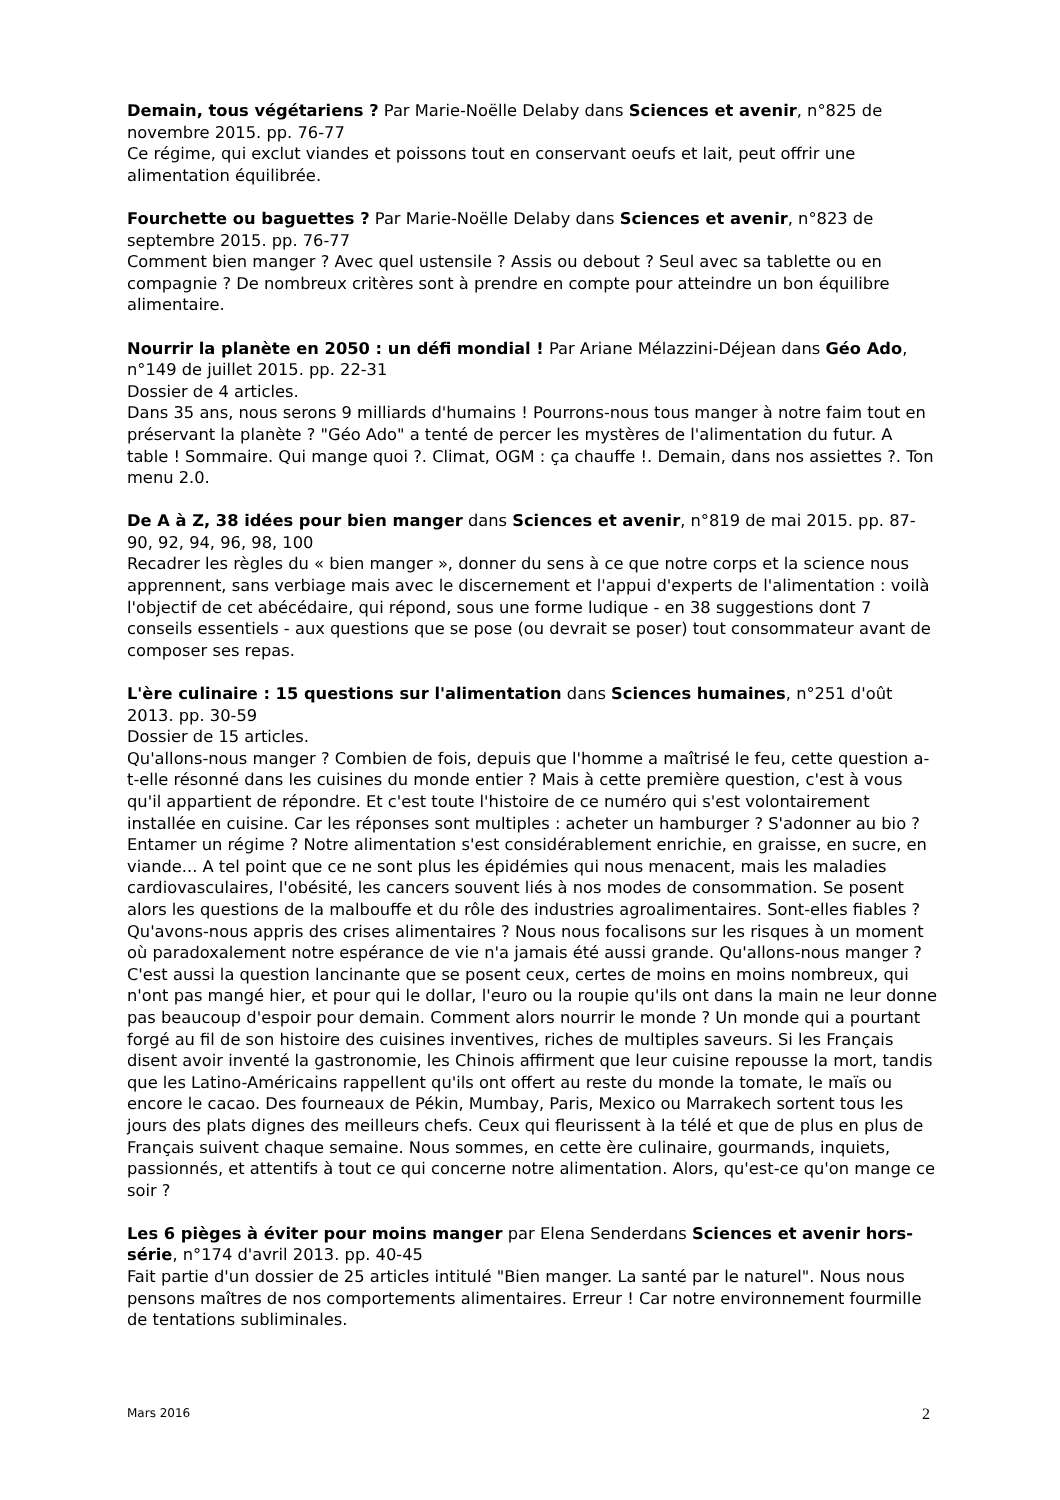Demain, tous végétariens ? Par Marie-Noëlle Delaby dans Sciences et avenir, n°825 de novembre 2015. pp. 76-77
Ce régime, qui exclut viandes et poissons tout en conservant oeufs et lait, peut offrir une alimentation équilibrée.
Fourchette ou baguettes ? Par Marie-Noëlle Delaby dans Sciences et avenir, n°823 de septembre 2015. pp. 76-77
Comment bien manger ? Avec quel ustensile ? Assis ou debout ? Seul avec sa tablette ou en compagnie ? De nombreux critères sont à prendre en compte pour atteindre un bon équilibre alimentaire.
Nourrir la planète en 2050 : un défi mondial ! Par Ariane Mélazzini-Déjean dans Géo Ado, n°149 de juillet 2015. pp. 22-31
Dossier de 4 articles.
Dans 35 ans, nous serons 9 milliards d'humains ! Pourrons-nous tous manger à notre faim tout en préservant la planète ? "Géo Ado" a tenté de percer les mystères de l'alimentation du futur. A table ! Sommaire. Qui mange quoi ?. Climat, OGM : ça chauffe !. Demain, dans nos assiettes ?. Ton menu 2.0.
De A à Z, 38 idées pour bien manger dans Sciences et avenir, n°819 de mai 2015. pp. 87-90, 92, 94, 96, 98, 100
Recadrer les règles du « bien manger », donner du sens à ce que notre corps et la science nous apprennent, sans verbiage mais avec le discernement et l'appui d'experts de l'alimentation : voilà l'objectif de cet abécédaire, qui répond, sous une forme ludique - en 38 suggestions dont 7 conseils essentiels - aux questions que se pose (ou devrait se poser) tout consommateur avant de composer ses repas.
L'ère culinaire : 15 questions sur l'alimentation dans Sciences humaines, n°251 d'oût 2013. pp. 30-59
Dossier de 15 articles.
Qu'allons-nous manger ? Combien de fois, depuis que l'homme a maîtrisé le feu, cette question a-t-elle résonné dans les cuisines du monde entier ? Mais à cette première question, c'est à vous qu'il appartient de répondre. Et c'est toute l'histoire de ce numéro qui s'est volontairement installée en cuisine. Car les réponses sont multiples : acheter un hamburger ? S'adonner au bio ? Entamer un régime ? Notre alimentation s'est considérablement enrichie, en graisse, en sucre, en viande... A tel point que ce ne sont plus les épidémies qui nous menacent, mais les maladies cardiovasculaires, l'obésité, les cancers souvent liés à nos modes de consommation. Se posent alors les questions de la malbouffe et du rôle des industries agroalimentaires. Sont-elles fiables ? Qu'avons-nous appris des crises alimentaires ? Nous nous focalisons sur les risques à un moment où paradoxalement notre espérance de vie n'a jamais été aussi grande. Qu'allons-nous manger ? C'est aussi la question lancinante que se posent ceux, certes de moins en moins nombreux, qui n'ont pas mangé hier, et pour qui le dollar, l'euro ou la roupie qu'ils ont dans la main ne leur donne pas beaucoup d'espoir pour demain. Comment alors nourrir le monde ? Un monde qui a pourtant forgé au fil de son histoire des cuisines inventives, riches de multiples saveurs. Si les Français disent avoir inventé la gastronomie, les Chinois affirment que leur cuisine repousse la mort, tandis que les Latino-Américains rappellent qu'ils ont offert au reste du monde la tomate, le maïs ou encore le cacao. Des fourneaux de Pékin, Mumbay, Paris, Mexico ou Marrakech sortent tous les jours des plats dignes des meilleurs chefs. Ceux qui fleurissent à la télé et que de plus en plus de Français suivent chaque semaine. Nous sommes, en cette ère culinaire, gourmands, inquiets, passionnés, et attentifs à tout ce qui concerne notre alimentation. Alors, qu'est-ce qu'on mange ce soir ?
Les 6 pièges à éviter pour moins manger par Elena Senderdans Sciences et avenir hors-série, n°174 d'avril 2013. pp. 40-45
Fait partie d'un dossier de 25 articles intitulé "Bien manger. La santé par le naturel". Nous nous pensons maîtres de nos comportements alimentaires. Erreur ! Car notre environnement fourmille de tentations subliminales.
Mars 2016 2